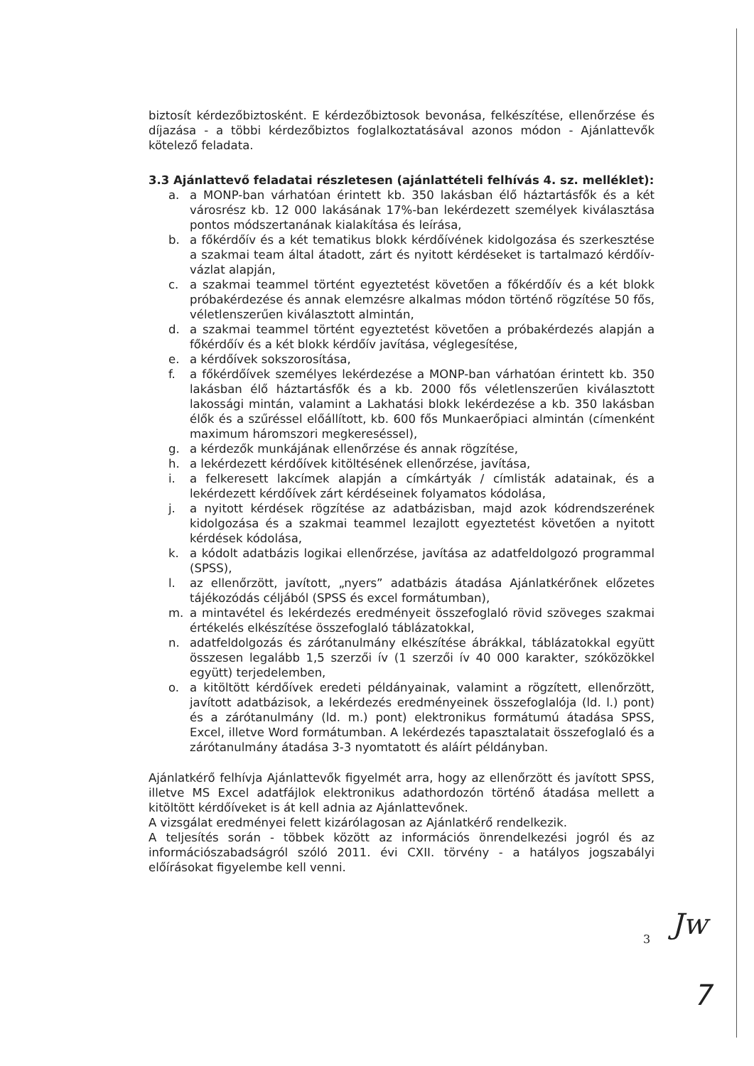biztosít kérdezőbiztosként. E kérdezőbiztosok bevonása, felkészítése, ellenőrzése és díjazása - a többi kérdezőbiztos foglalkoztatásával azonos módon - Ajánlattevők kötelező feladata.
3.3 Ajánlattevő feladatai részletesen (ajánlattételi felhívás 4. sz. melléklet):
a. a MONP-ban várhatóan érintett kb. 350 lakásban élő háztartásfők és a két városrész kb. 12 000 lakásának 17%-ban lekérdezett személyek kiválasztása pontos módszertanának kialakítása és leírása,
b. a főkérdőív és a két tematikus blokk kérdőívének kidolgozása és szerkesztése a szakmai team által átadott, zárt és nyitott kérdéseket is tartalmazó kérdőív-vázlat alapján,
c. a szakmai teammel történt egyeztetést követően a főkérdőív és a két blokk próbakérdezése és annak elemzésre alkalmas módon történő rögzítése 50 fős, véletlenszerűen kiválasztott almintán,
d. a szakmai teammel történt egyeztetést követően a próbakérdezés alapján a főkérdőív és a két blokk kérdőív javítása, véglegesítése,
e. a kérdőívek sokszorosítása,
f. a főkérdőívek személyes lekérdezése a MONP-ban várhatóan érintett kb. 350 lakásban élő háztartásfők és a kb. 2000 fős véletlenszerűen kiválasztott lakossági mintán, valamint a Lakhatási blokk lekérdezése a kb. 350 lakásban élők és a szűréssel előállított, kb. 600 fős Munkaerőpiaci almintán (címenként maximum háromszori megkereséssel),
g. a kérdezők munkájának ellenőrzése és annak rögzítése,
h. a lekérdezett kérdőívek kitöltésének ellenőrzése, javítása,
i. a felkeresett lakcímek alapján a címkártyák / címlisták adatainak, és a lekérdezett kérdőívek zárt kérdéseinek folyamatos kódolása,
j. a nyitott kérdések rögzítése az adatbázisban, majd azok kódrendszerének kidolgozása és a szakmai teammel lezajlott egyeztetést követően a nyitott kérdések kódolása,
k. a kódolt adatbázis logikai ellenőrzése, javítása az adatfeldolgozó programmal (SPSS),
l. az ellenőrzött, javított, „nyers” adatbázis átadása Ajánlatkérőnek előzetes tájékozódás céljából (SPSS és excel formátumban),
m. a mintavétel és lekérdezés eredményeit összefoglaló rövid szöveges szakmai értékelés elkészítése összefoglaló táblázatokkal,
n. adatfeldolgozás és zárótanulmány elkészítése ábrákkal, táblázatokkal együtt összesen legalább 1,5 szerzői ív (1 szerzői ív 40 000 karakter, szóközökkel együtt) terjedelemben,
o. a kitöltött kérdőívek eredeti példányainak, valamint a rögzített, ellenőrzött, javított adatbázisok, a lekérdezés eredményeinek összefoglalója (ld. l.) pont) és a zárótanulmány (ld. m.) pont) elektronikus formátumú átadása SPSS, Excel, illetve Word formátumban. A lekérdezés tapasztalatait összefoglaló és a zárótanulmány átadása 3-3 nyomtatott és aláírt példányban.
Ajánlatkérő felhívja Ajánlattevők figyelmét arra, hogy az ellenőrzött és javított SPSS, illetve MS Excel adatfájlok elektronikus adathordozón történő átadása mellett a kitöltött kérdőíveket is át kell adnia az Ajánlattevőnek.
A vizsgálat eredményei felett kizárólagosan az Ajánlatkérő rendelkezik.
A teljesítés során - többek között az információs önrendelkezési jogról és az információszabadságról szóló 2011. évi CXII. törvény - a hatályos jogszabályi előírásokat figyelembe kell venni.
3 Jw
7